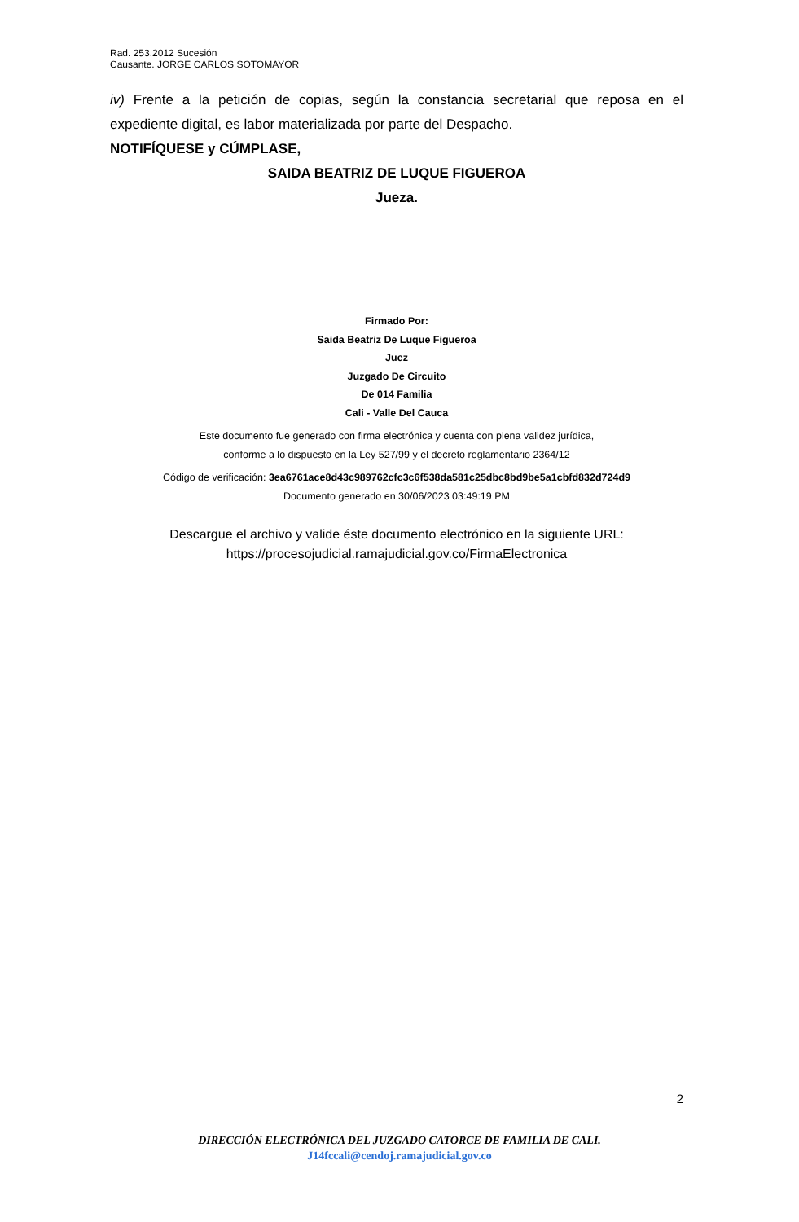Rad. 253.2012 Sucesión
Causante. JORGE CARLOS SOTOMAYOR
iv) Frente a la petición de copias, según la constancia secretarial que reposa en el expediente digital, es labor materializada por parte del Despacho.
NOTIFÍQUESE y CÚMPLASE,
SAIDA BEATRIZ DE LUQUE FIGUEROA
Jueza.
Firmado Por:
Saida Beatriz De Luque Figueroa
Juez
Juzgado De Circuito
De 014 Familia
Cali - Valle Del Cauca
Este documento fue generado con firma electrónica y cuenta con plena validez jurídica,
conforme a lo dispuesto en la Ley 527/99 y el decreto reglamentario 2364/12
Código de verificación: 3ea6761ace8d43c989762cfc3c6f538da581c25dbc8bd9be5a1cbfd832d724d9
Documento generado en 30/06/2023 03:49:19 PM
Descargue el archivo y valide éste documento electrónico en la siguiente URL:
https://procesojudicial.ramajudicial.gov.co/FirmaElectronica
2
DIRECCIÓN ELECTRÓNICA DEL JUZGADO CATORCE DE FAMILIA DE CALI.
J14fccali@cendoj.ramajudicial.gov.co